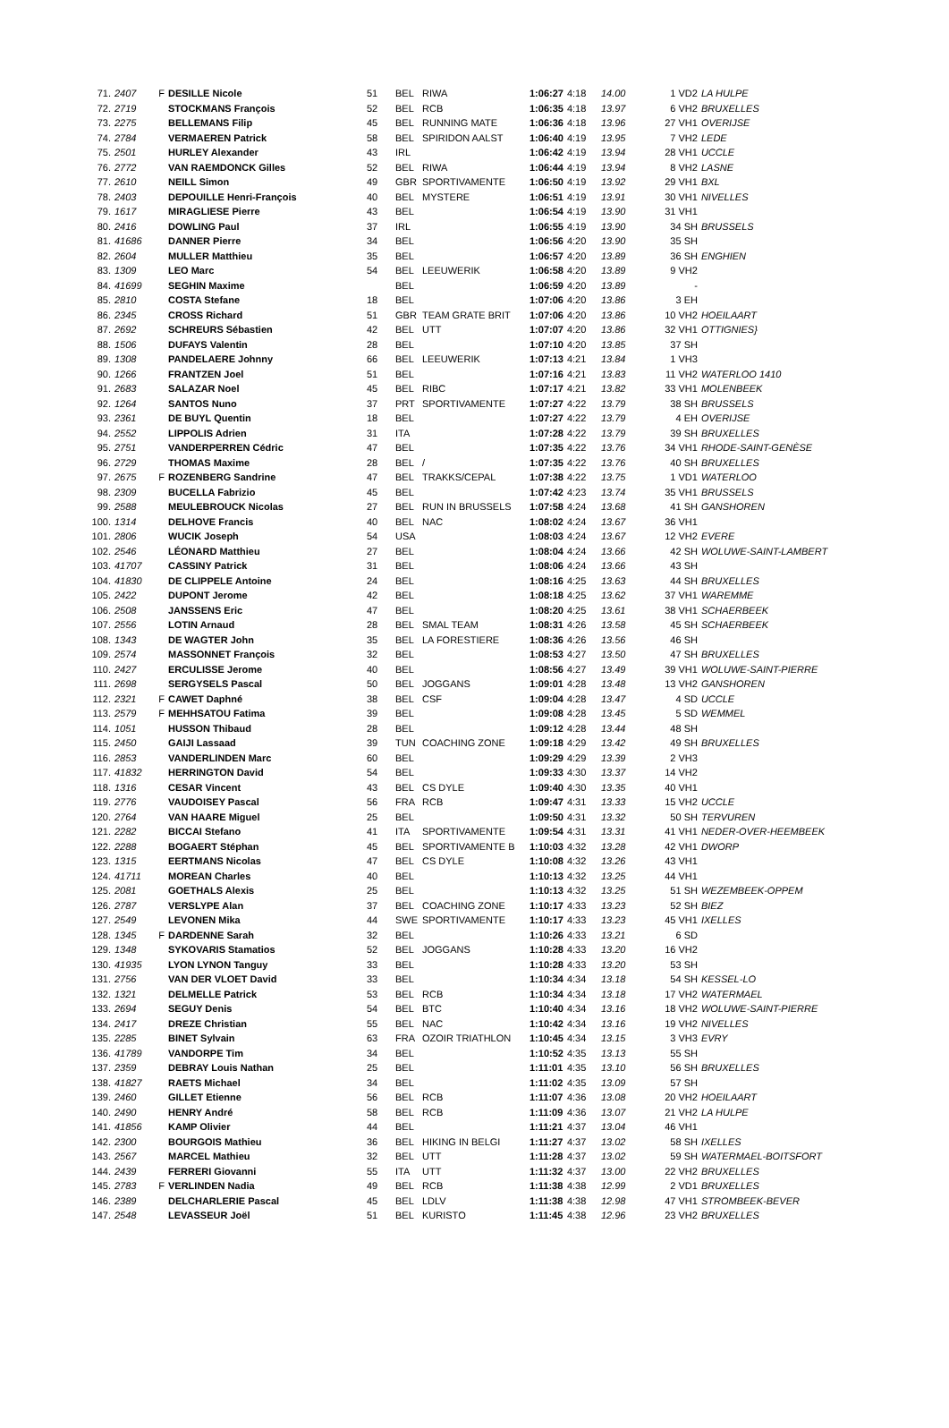| 71. | 2407 | F | DESILLE Nicole | 51 | BEL | RIWA | 1:06:27 | 4:18 | 14.00 | 1 VD2 | LA HULPE |
| 72. | 2719 | | STOCKMANS François | 52 | BEL | RCB | 1:06:35 | 4:18 | 13.97 | 6 VH2 | BRUXELLES |
| 73. | 2275 | | BELLEMANS Filip | 45 | BEL | RUNNING MATE | 1:06:36 | 4:18 | 13.96 | 27 VH1 | OVERIJSE |
| 74. | 2784 | | VERMAEREN Patrick | 58 | BEL | SPIRIDON AALST | 1:06:40 | 4:19 | 13.95 | 7 VH2 | LEDE |
| 75. | 2501 | | HURLEY Alexander | 43 | IRL | | 1:06:42 | 4:19 | 13.94 | 28 VH1 | UCCLE |
| 76. | 2772 | | VAN RAEMDONCK Gilles | 52 | BEL | RIWA | 1:06:44 | 4:19 | 13.94 | 8 VH2 | LASNE |
| 77. | 2610 | | NEILL Simon | 49 | GBR | SPORTIVAMENTE | 1:06:50 | 4:19 | 13.92 | 29 VH1 | BXL |
| 78. | 2403 | | DEPOUILLE Henri-François | 40 | BEL | MYSTERE | 1:06:51 | 4:19 | 13.91 | 30 VH1 | NIVELLES |
| 79. | 1617 | | MIRAGLIESE Pierre | 43 | BEL | | 1:06:54 | 4:19 | 13.90 | 31 VH1 | |
| 80. | 2416 | | DOWLING Paul | 37 | IRL | | 1:06:55 | 4:19 | 13.90 | 34 SH | BRUSSELS |
| 81. | 41686 | | DANNER Pierre | 34 | BEL | | 1:06:56 | 4:20 | 13.90 | 35 SH | |
| 82. | 2604 | | MULLER Matthieu | 35 | BEL | | 1:06:57 | 4:20 | 13.89 | 36 SH | ENGHIEN |
| 83. | 1309 | | LEO Marc | 54 | BEL | LEEUWERIK | 1:06:58 | 4:20 | 13.89 | 9 VH2 | |
| 84. | 41699 | | SEGHIN Maxime | | BEL | | 1:06:59 | 4:20 | 13.89 | - | |
| 85. | 2810 | | COSTA Stefane | 18 | BEL | | 1:07:06 | 4:20 | 13.86 | 3 EH | |
| 86. | 2345 | | CROSS Richard | 51 | GBR | TEAM GRATE BRIT | 1:07:06 | 4:20 | 13.86 | 10 VH2 | HOEILAART |
| 87. | 2692 | | SCHREURS Sébastien | 42 | BEL | UTT | 1:07:07 | 4:20 | 13.86 | 32 VH1 | OTTIGNIES} |
| 88. | 1506 | | DUFAYS Valentin | 28 | BEL | | 1:07:10 | 4:20 | 13.85 | 37 SH | |
| 89. | 1308 | | PANDELAERE Johnny | 66 | BEL | LEEUWERIK | 1:07:13 | 4:21 | 13.84 | 1 VH3 | |
| 90. | 1266 | | FRANTZEN Joel | 51 | BEL | | 1:07:16 | 4:21 | 13.83 | 11 VH2 | WATERLOO 1410 |
| 91. | 2683 | | SALAZAR Noel | 45 | BEL | RIBC | 1:07:17 | 4:21 | 13.82 | 33 VH1 | MOLENBEEK |
| 92. | 1264 | | SANTOS Nuno | 37 | PRT | SPORTIVAMENTE | 1:07:27 | 4:22 | 13.79 | 38 SH | BRUSSELS |
| 93. | 2361 | | DE BUYL Quentin | 18 | BEL | | 1:07:27 | 4:22 | 13.79 | 4 EH | OVERIJSE |
| 94. | 2552 | | LIPPOLIS Adrien | 31 | ITA | | 1:07:28 | 4:22 | 13.79 | 39 SH | BRUXELLES |
| 95. | 2751 | | VANDERPERREN Cédric | 47 | BEL | | 1:07:35 | 4:22 | 13.76 | 34 VH1 | RHODE-SAINT-GENÈSE |
| 96. | 2729 | | THOMAS Maxime | 28 | BEL | / | 1:07:35 | 4:22 | 13.76 | 40 SH | BRUXELLES |
| 97. | 2675 | F | ROZENBERG Sandrine | 47 | BEL | TRAKKS/CEPAL | 1:07:38 | 4:22 | 13.75 | 1 VD1 | WATERLOO |
| 98. | 2309 | | BUCELLA Fabrizio | 45 | BEL | | 1:07:42 | 4:23 | 13.74 | 35 VH1 | BRUSSELS |
| 99. | 2588 | | MEULEBROUCK Nicolas | 27 | BEL | RUN IN BRUSSELS | 1:07:58 | 4:24 | 13.68 | 41 SH | GANSHOREN |
| 100. | 1314 | | DELHOVE Francis | 40 | BEL | NAC | 1:08:02 | 4:24 | 13.67 | 36 VH1 | |
| 101. | 2806 | | WUCIK Joseph | 54 | USA | | 1:08:03 | 4:24 | 13.67 | 12 VH2 | EVERE |
| 102. | 2546 | | LÉONARD Matthieu | 27 | BEL | | 1:08:04 | 4:24 | 13.66 | 42 SH | WOLUWE-SAINT-LAMBERT |
| 103. | 41707 | | CASSINY Patrick | 31 | BEL | | 1:08:06 | 4:24 | 13.66 | 43 SH | |
| 104. | 41830 | | DE CLIPPELE Antoine | 24 | BEL | | 1:08:16 | 4:25 | 13.63 | 44 SH | BRUXELLES |
| 105. | 2422 | | DUPONT Jerome | 42 | BEL | | 1:08:18 | 4:25 | 13.62 | 37 VH1 | WAREMME |
| 106. | 2508 | | JANSSENS Eric | 47 | BEL | | 1:08:20 | 4:25 | 13.61 | 38 VH1 | SCHAERBEEK |
| 107. | 2556 | | LOTIN Arnaud | 28 | BEL | SMAL TEAM | 1:08:31 | 4:26 | 13.58 | 45 SH | SCHAERBEEK |
| 108. | 1343 | | DE WAGTER John | 35 | BEL | LA FORESTIERE | 1:08:36 | 4:26 | 13.56 | 46 SH | |
| 109. | 2574 | | MASSONNET François | 32 | BEL | | 1:08:53 | 4:27 | 13.50 | 47 SH | BRUXELLES |
| 110. | 2427 | | ERCULISSE Jerome | 40 | BEL | | 1:08:56 | 4:27 | 13.49 | 39 VH1 | WOLUWE-SAINT-PIERRE |
| 111. | 2698 | | SERGYSELS Pascal | 50 | BEL | JOGGANS | 1:09:01 | 4:28 | 13.48 | 13 VH2 | GANSHOREN |
| 112. | 2321 | F | CAWET Daphné | 38 | BEL | CSF | 1:09:04 | 4:28 | 13.47 | 4 SD | UCCLE |
| 113. | 2579 | F | MEHHSATOU Fatima | 39 | BEL | | 1:09:08 | 4:28 | 13.45 | 5 SD | WEMMEL |
| 114. | 1051 | | HUSSON Thibaud | 28 | BEL | | 1:09:12 | 4:28 | 13.44 | 48 SH | |
| 115. | 2450 | | GAIJI Lassaad | 39 | TUN | COACHING ZONE | 1:09:18 | 4:29 | 13.42 | 49 SH | BRUXELLES |
| 116. | 2853 | | VANDERLINDEN Marc | 60 | BEL | | 1:09:29 | 4:29 | 13.39 | 2 VH3 | |
| 117. | 41832 | | HERRINGTON David | 54 | BEL | | 1:09:33 | 4:30 | 13.37 | 14 VH2 | |
| 118. | 1316 | | CESAR Vincent | 43 | BEL | CS DYLE | 1:09:40 | 4:30 | 13.35 | 40 VH1 | |
| 119. | 2776 | | VAUDOISEY Pascal | 56 | FRA | RCB | 1:09:47 | 4:31 | 13.33 | 15 VH2 | UCCLE |
| 120. | 2764 | | VAN HAARE Miguel | 25 | BEL | | 1:09:50 | 4:31 | 13.32 | 50 SH | TERVUREN |
| 121. | 2282 | | BICCAI Stefano | 41 | ITA | SPORTIVAMENTE | 1:09:54 | 4:31 | 13.31 | 41 VH1 | NEDER-OVER-HEEMBEEK |
| 122. | 2288 | | BOGAERT Stéphan | 45 | BEL | SPORTIVAMENTE B | 1:10:03 | 4:32 | 13.28 | 42 VH1 | DWORP |
| 123. | 1315 | | EERTMANS Nicolas | 47 | BEL | CS DYLE | 1:10:08 | 4:32 | 13.26 | 43 VH1 | |
| 124. | 41711 | | MOREAN Charles | 40 | BEL | | 1:10:13 | 4:32 | 13.25 | 44 VH1 | |
| 125. | 2081 | | GOETHALS Alexis | 25 | BEL | | 1:10:13 | 4:32 | 13.25 | 51 SH | WEZEMBEEK-OPPEM |
| 126. | 2787 | | VERSLYPE Alan | 37 | BEL | COACHING ZONE | 1:10:17 | 4:33 | 13.23 | 52 SH | BIEZ |
| 127. | 2549 | | LEVONEN Mika | 44 | SWE | SPORTIVAMENTE | 1:10:17 | 4:33 | 13.23 | 45 VH1 | IXELLES |
| 128. | 1345 | F | DARDENNE Sarah | 32 | BEL | | 1:10:26 | 4:33 | 13.21 | 6 SD | |
| 129. | 1348 | | SYKOVARIS Stamatios | 52 | BEL | JOGGANS | 1:10:28 | 4:33 | 13.20 | 16 VH2 | |
| 130. | 41935 | | LYON LYNON Tanguy | 33 | BEL | | 1:10:28 | 4:33 | 13.20 | 53 SH | |
| 131. | 2756 | | VAN DER VLOET David | 33 | BEL | | 1:10:34 | 4:34 | 13.18 | 54 SH | KESSEL-LO |
| 132. | 1321 | | DELMELLE Patrick | 53 | BEL | RCB | 1:10:34 | 4:34 | 13.18 | 17 VH2 | WATERMAEL |
| 133. | 2694 | | SEGUY Denis | 54 | BEL | BTC | 1:10:40 | 4:34 | 13.16 | 18 VH2 | WOLUWE-SAINT-PIERRE |
| 134. | 2417 | | DREZE Christian | 55 | BEL | NAC | 1:10:42 | 4:34 | 13.16 | 19 VH2 | NIVELLES |
| 135. | 2285 | | BINET Sylvain | 63 | FRA | OZOIR TRIATHLON | 1:10:45 | 4:34 | 13.15 | 3 VH3 | EVRY |
| 136. | 41789 | | VANDORPE Tim | 34 | BEL | | 1:10:52 | 4:35 | 13.13 | 55 SH | |
| 137. | 2359 | | DEBRAY Louis Nathan | 25 | BEL | | 1:11:01 | 4:35 | 13.10 | 56 SH | BRUXELLES |
| 138. | 41827 | | RAETS Michael | 34 | BEL | | 1:11:02 | 4:35 | 13.09 | 57 SH | |
| 139. | 2460 | | GILLET Etienne | 56 | BEL | RCB | 1:11:07 | 4:36 | 13.08 | 20 VH2 | HOEILAART |
| 140. | 2490 | | HENRY André | 58 | BEL | RCB | 1:11:09 | 4:36 | 13.07 | 21 VH2 | LA HULPE |
| 141. | 41856 | | KAMP Olivier | 44 | BEL | | 1:11:21 | 4:37 | 13.04 | 46 VH1 | |
| 142. | 2300 | | BOURGOIS Mathieu | 36 | BEL | HIKING IN BELGI | 1:11:27 | 4:37 | 13.02 | 58 SH | IXELLES |
| 143. | 2567 | | MARCEL Mathieu | 32 | BEL | UTT | 1:11:28 | 4:37 | 13.02 | 59 SH | WATERMAEL-BOITSFORT |
| 144. | 2439 | | FERRERI Giovanni | 55 | ITA | UTT | 1:11:32 | 4:37 | 13.00 | 22 VH2 | BRUXELLES |
| 145. | 2783 | F | VERLINDEN Nadia | 49 | BEL | RCB | 1:11:38 | 4:38 | 12.99 | 2 VD1 | BRUXELLES |
| 146. | 2389 | | DELCHARLERIE Pascal | 45 | BEL | LDLV | 1:11:38 | 4:38 | 12.98 | 47 VH1 | STROMBEEK-BEVER |
| 147. | 2548 | | LEVASSEUR Joël | 51 | BEL | KURISTO | 1:11:45 | 4:38 | 12.96 | 23 VH2 | BRUXELLES |